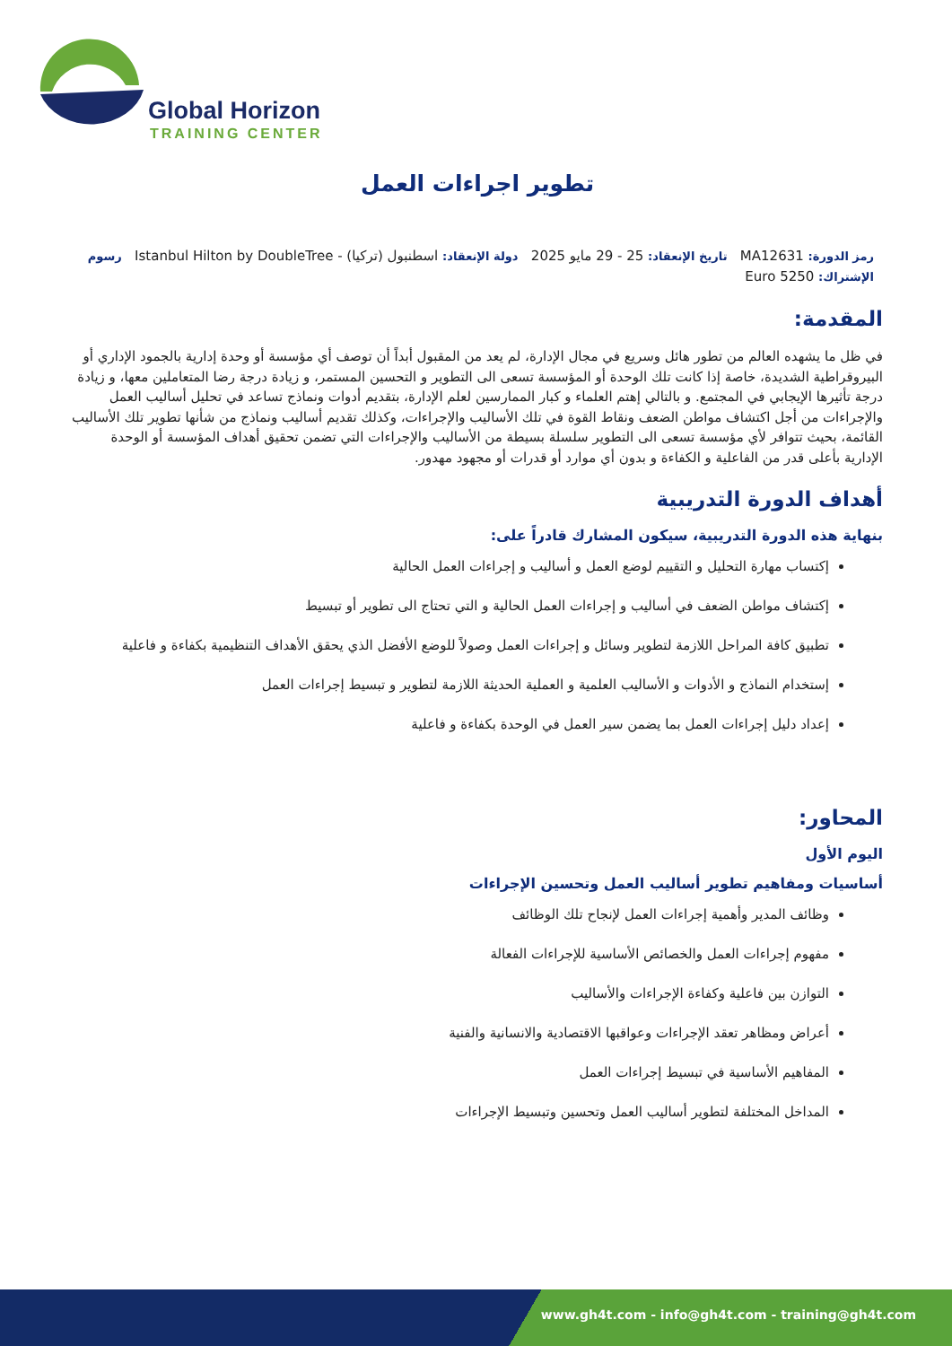Global Horizon
TRAINING CENTER
تطوير اجراءات العمل
رمز الدورة: MA12631 تاريخ الإنعقاد: 25 - 29 مايو 2025 دولة الإنعقاد: اسطنبول (تركيا) - Istanbul Hilton by DoubleTree رسوم الإشتراك: 5250 Euro
المقدمة:
في ظل ما يشهده العالم من تطور هائل وسريع في مجال الإدارة، لم يعد من المقبول أبداً أن توصف أي مؤسسة أو وحدة إدارية بالجمود الإداري أو البيروقراطية الشديدة، خاصة إذا كانت تلك الوحدة أو المؤسسة تسعى الى التطوير و التحسين المستمر، و زيادة درجة رضا المتعاملين معها، و زيادة درجة تأثيرها الإيجابي في المجتمع. و بالتالي إهتم العلماء و كبار الممارسين لعلم الإدارة، بتقديم أدوات ونماذج تساعد في تحليل أساليب العمل والإجراءات من أجل اكتشاف مواطن الضعف ونقاط القوة في تلك الأساليب والإجراءات، وكذلك تقديم أساليب ونماذج من شأنها تطوير تلك الأساليب القائمة، بحيث تتوافر لأي مؤسسة تسعى الى التطوير سلسلة بسيطة من الأساليب والإجراءات التي تضمن تحقيق أهداف المؤسسة أو الوحدة الإدارية بأعلى قدر من الفاعلية و الكفاءة و بدون أي موارد أو قدرات أو مجهود مهدور.
أهداف الدورة التدريبية
بنهاية هذه الدورة التدريبية، سيكون المشارك قادراً على:
إكتساب مهارة التحليل و التقييم لوضع العمل و أساليب و إجراءات العمل الحالية
إكتشاف مواطن الضعف في أساليب و إجراءات العمل الحالية و التي تحتاج الى تطوير أو تبسيط
تطبيق كافة المراحل اللازمة لتطوير وسائل و إجراءات العمل وصولاً للوضع الأفضل الذي يحقق الأهداف التنظيمية بكفاءة و فاعلية
إستخدام النماذج و الأدوات و الأساليب العلمية و العملية الحديثة اللازمة لتطوير و تبسيط إجراءات العمل
إعداد دليل إجراءات العمل بما يضمن سير العمل في الوحدة بكفاءة و فاعلية
المحاور:
اليوم الأول
أساسيات ومفاهيم تطوير أساليب العمل وتحسين الإجراءات
وظائف المدير وأهمية إجراءات العمل لإنجاح تلك الوظائف
مفهوم إجراءات العمل والخصائص الأساسية للإجراءات الفعالة
التوازن بين فاعلية وكفاءة الإجراءات والأساليب
أعراض ومظاهر تعقد الإجراءات وعواقبها الاقتصادية والانسانية والفنية
المفاهيم الأساسية في تبسيط إجراءات العمل
المداخل المختلفة لتطوير أساليب العمل وتحسين وتبسيط الإجراءات
www.gh4t.com - info@gh4t.com - training@gh4t.com